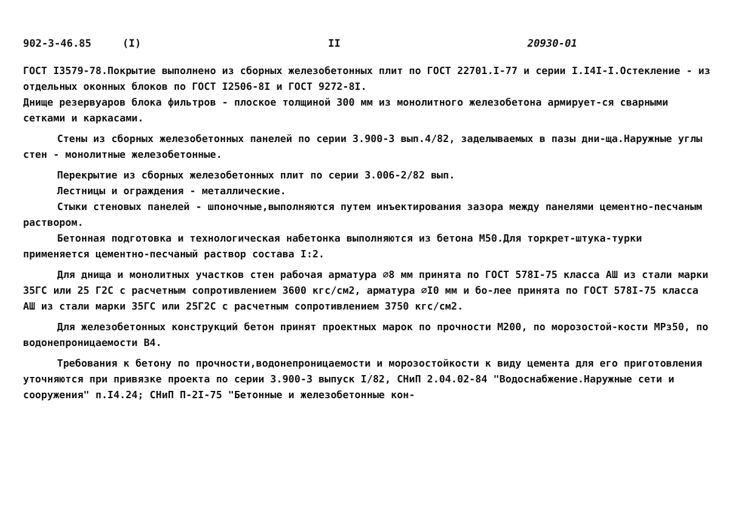902-3-46.85 (I) II 20930-01
ГОСТ I3579-78.Покрытие выполнено из сборных железобетонных плит по ГОСТ 22701.I-77 и серии I.I4I-I.Остекление - из отдельных оконных блоков по ГОСТ I2506-8I и ГОСТ 9272-8I.
Днище резервуаров блока фильтров - плоское толщиной 300 мм из монолитного железобетона армирует-ся сварными сетками и каркасами.
Стены из сборных железобетонных панелей по серии 3.900-3 вып.4/82, заделываемых в пазы дни-ща.Наружные углы стен - монолитные железобетонные.
Перекрытие из сборных железобетонных плит по серии 3.006-2/82 вып.
Лестницы и ограждения - металлические.
Стыки стеновых панелей - шпоночные,выполняются путем инъектирования зазора между панелями цементно-песчаным раствором.
Бетонная подготовка и технологическая набетонка выполняются из бетона М50.Для торкрет-штука-турки применяется цементно-песчаный раствор состава I:2.
Для днища и монолитных участков стен рабочая арматура ∅8 мм принята по ГОСТ 578I-75 класса АШ из стали марки 35ГС или 25 Г2С с расчетным сопротивлением 3600 кгс/см2, арматура ∅I0 мм и бо-лее принята по ГОСТ 578I-75 класса АШ из стали марки 35ГС или 25Г2С с расчетным сопротивлением 3750 кгс/см2.
Для железобетонных конструкций бетон принят проектных марок по прочности М200, по морозостой-кости МРз50, по водонепроницаемости В4.
Требования к бетону по прочности,водонепроницаемости и морозостойкости к виду цемента для его приготовления уточняются при привязке проекта по серии 3.900-3 выпуск I/82, СНиП 2.04.02-84 "Водоснабжение.Наружные сети и сооружения" п.I4.24; СНиП П-2I-75 "Бетонные и железобетонные кон-